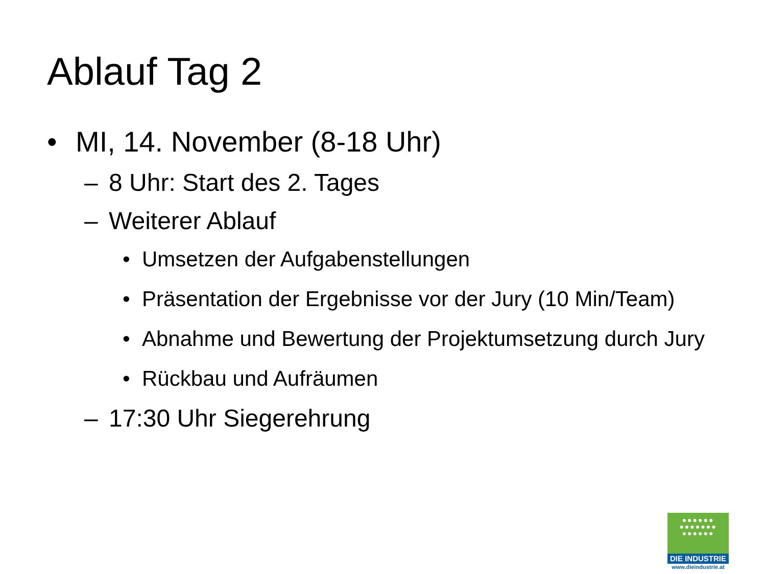Ablauf Tag 2
• MI, 14. November (8-18 Uhr)
– 8 Uhr: Start des 2. Tages
– Weiterer Ablauf
• Umsetzen der Aufgabenstellungen
• Präsentation der Ergebnisse vor der Jury (10 Min/Team)
• Abnahme und Bewertung der Projektumsetzung durch Jury
• Rückbau und Aufräumen
– 17:30 Uhr Siegerehrung
●●●●●●
●●●●●●●
●●●●●●
DIE INDUSTRIE
www.dieindustrie.at